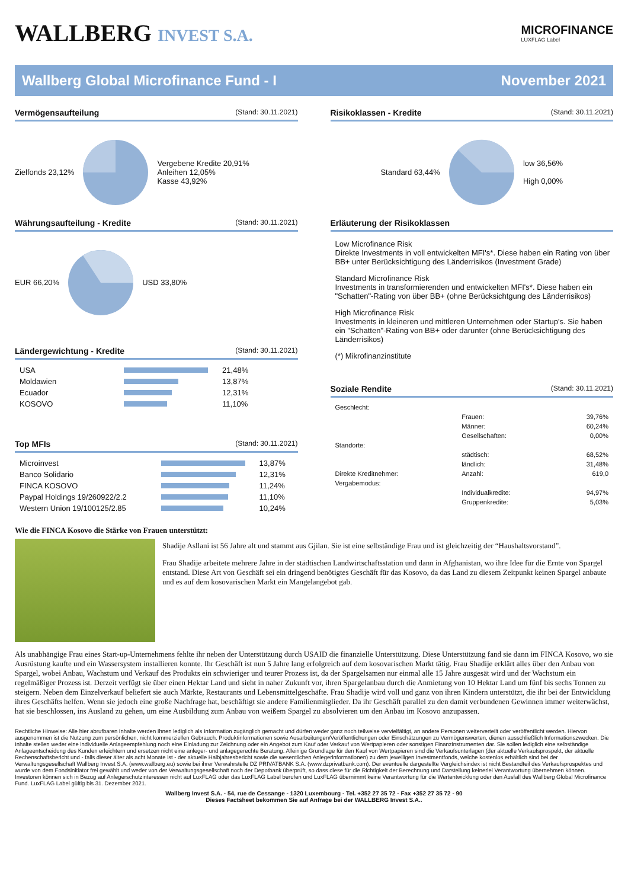WALLBERG INVEST S.A.
MICROFINANCE
LUXFLAG Label
Wallberg Global Microfinance Fund - I November 2021
Vermögensaufteilung (Stand: 30.11.2021)
Zielfonds 23,12% Vergebene Kredite 20,91%
Anleihen 12,05%
Kasse 43,92%
Währungsaufteilung - Kredite (Stand: 30.11.2021)
EUR 66,20% USD 33,80%
Ländergewichtung - Kredite (Stand: 30.11.2021)
| USA | | 21,48% |
| Moldawien | | 13,87% |
| Ecuador | | 12,31% |
| KOSOVO | | 11,10% |
Top MFIs (Stand: 30.11.2021)
| Microinvest | | 13,87% |
| Banco Solidario | | 12,31% |
| FINCA KOSOVO | | 11,24% |
| Paypal Holdings 19/260922/2.2 | | 11,10% |
| Western Union 19/100125/2.85 | | 10,24% |
Risikoklassen - Kredite (Stand: 30.11.2021)
Standard 63,44% low 36,56%
High 0,00%
Erläuterung der Risikoklassen
Low Microfinance Risk
Direkte Investments in voll entwickelten MFI's*. Diese haben ein Rating von über BB+ unter Berücksichtigung des Länderrisikos (Investment Grade)
Standard Microfinance Risk
Investments in transformierenden und entwickelten MFI's*. Diese haben ein "Schatten"-Rating von über BB+ (ohne Berücksichtgung des Länderrisikos)
High Microfinance Risk
Investments in kleineren und mittleren Unternehmen oder Startup's. Sie haben ein "Schatten"-Rating von BB+ oder darunter (ohne Berücksichtigung des Länderrisikos)
(*) Mikrofinanzinstitute
Soziale Rendite (Stand: 30.11.2021)
| Geschlecht: | | |
| | Frauen: | 39,76% |
| | Männer: | 60,24% |
| | Gesellschaften: | 0,00% |
| Standorte: | | |
| | städtisch: | 68,52% |
| | ländlich: | 31,48% |
| Direkte Kreditnehmer: | Anzahl: | 619,0 |
| Vergabemodus: | | |
| | Individualkredite: | 94,97% |
| | Gruppenkredite: | 5,03% |
Wie die FINCA Kosovo die Stärke von Frauen unterstützt:
Shadije Asllani ist 56 Jahre alt und stammt aus Gjilan. Sie ist eine selbständige Frau und ist gleichzeitig der “Haushaltsvorstand”.
Frau Shadije arbeitete mehrere Jahre in der städtischen Landwirtschaftsstation und dann in Afghanistan, wo ihre Idee für die Ernte von Spargel entstand. Diese Art von Geschäft sei ein dringend benötigtes Geschäft für das Kosovo, da das Land zu diesem Zeitpunkt keinen Spargel anbaute und es auf dem kosovarischen Markt ein Mangelangebot gab.
Als unabhängige Frau eines Start-up-Unternehmens fehlte ihr neben der Unterstützung durch USAID die finanzielle Unterstützung. Diese Unterstützung fand sie dann im FINCA Kosovo, wo sie Ausrüstung kaufte und ein Wassersystem installieren konnte. Ihr Geschäft ist nun 5 Jahre lang erfolgreich auf dem kosovarischen Markt tätig. Frau Shadije erklärt alles über den Anbau von Spargel, wobei Anbau, Wachstum und Verkauf des Produkts ein schwieriger und teurer Prozess ist, da der Spargelsamen nur einmal alle 15 Jahre ausgesät wird und der Wachstum ein regelmäßiger Prozess ist. Derzeit verfügt sie über einen Hektar Land und sieht in naher Zukunft vor, ihren Spargelanbau durch die Anmietung von 10 Hektar Land um fünf bis sechs Tonnen zu steigern. Neben dem Einzelverkauf beliefert sie auch Märkte, Restaurants und Lebensmittelgeschäfte. Frau Shadije wird voll und ganz von ihren Kindern unterstützt, die ihr bei der Entwicklung ihres Geschäfts helfen. Wenn sie jedoch eine große Nachfrage hat, beschäftigt sie andere Familienmitglieder. Da ihr Geschäft parallel zu den damit verbundenen Gewinnen immer weiterwächst, hat sie beschlossen, ins Ausland zu gehen, um eine Ausbildung zum Anbau von weißem Spargel zu absolvieren um den Anbau im Kosovo anzupassen.
Rechtliche Hinweise: Alle hier abrufbaren Inhalte werden Ihnen lediglich als Information zugänglich gemacht und dürfen weder ganz noch teilweise vervielfältigt, an andere Personen weiterverteilt oder veröffentlicht werden. Hiervon ausgenommen ist die Nutzung zum persönlichen, nicht kommerziellen Gebrauch. Produktinformationen sowie Ausarbeitungen/Veröffentlichungen oder Einschätzungen zu Vermögenswerten, dienen ausschließlich Informationszwecken. Die Inhalte stellen weder eine individuelle Anlageempfehlung noch eine Einladung zur Zeichnung oder ein Angebot zum Kauf oder Verkauf von Wertpapieren oder sonstigen Finanzinstrumenten dar. Sie sollen lediglich eine selbständige Anlageentscheidung des Kunden erleichtern und ersetzen nicht eine anleger- und anlagegerechte Beratung. Alleinige Grundlage für den Kauf von Wertpapieren sind die Verkaufsunterlagen (der aktuelle Verkaufsprospekt, der aktuelle Rechenschaftsbericht und - falls dieser älter als acht Monate ist - der aktuelle Halbjahresbericht sowie die wesentlichen Anlegerinformationen) zu dem jeweiligen Investmentfonds, welche kostenlos erhältlich sind bei der Verwaltungsgesellschaft Wallberg Invest S.A. (www.wallberg.eu) sowie bei ihrer Verwahrstelle DZ PRIVATBANK S.A. (www.dzprivatbank.com). Der eventuelle dargestellte Vergleichsindex ist nicht Bestandteil des Verkaufsprospektes und wurde von dem Fondsinitiator frei gewählt und weder von der Verwaltungsgesellschaft noch der Depotbank überprüft, so dass diese für die Richtigkeit der Berechnung und Darstellung keinerlei Verantwortung übernehmen können. Investoren können sich in Bezug auf Anlegerschutzinteressen nicht auf LuxFLAG oder das LuxFLAG Label berufen und LuxFLAG übernimmt keine Verantwortung für die Wertentwicklung oder den Ausfall des Wallberg Global Microfinance Fund. LuxFLAG Label gültig bis 31. Dezember 2021.
Wallberg Invest S.A. - 54, rue de Cessange - 1320 Luxembourg - Tel. +352 27 35 72 - Fax +352 27 35 72 - 90
Dieses Factsheet bekommen Sie auf Anfrage bei der WALLBERG Invest S.A..